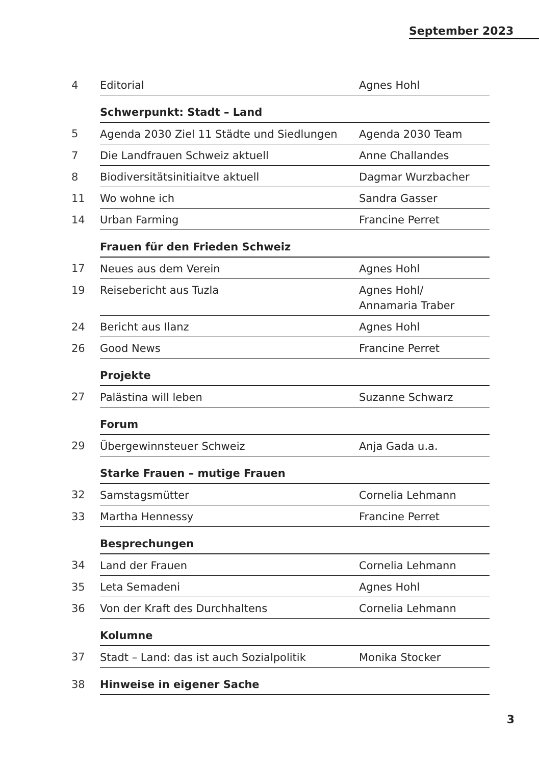September 2023
| 4 | Editorial | Agnes Hohl |
| | Schwerpunkt: Stadt – Land | |
| 5 | Agenda 2030 Ziel 11 Städte und Siedlungen | Agenda 2030 Team |
| 7 | Die Landfrauen Schweiz aktuell | Anne Challandes |
| 8 | Biodiversitätsinitiaitve aktuell | Dagmar Wurzbacher |
| 11 | Wo wohne ich | Sandra Gasser |
| 14 | Urban Farming | Francine Perret |
| | Frauen für den Frieden Schweiz | |
| 17 | Neues aus dem Verein | Agnes Hohl |
| 19 | Reisebericht aus Tuzla | Agnes Hohl/ Annamaria Traber |
| 24 | Bericht aus Ilanz | Agnes Hohl |
| 26 | Good News | Francine Perret |
| | Projekte | |
| 27 | Palästina will leben | Suzanne Schwarz |
| | Forum | |
| 29 | Übergewinnsteuer Schweiz | Anja Gada u.a. |
| | Starke Frauen – mutige Frauen | |
| 32 | Samstagsmütter | Cornelia Lehmann |
| 33 | Martha Hennessy | Francine Perret |
| | Besprechungen | |
| 34 | Land der Frauen | Cornelia Lehmann |
| 35 | Leta Semadeni | Agnes Hohl |
| 36 | Von der Kraft des Durchhaltens | Cornelia Lehmann |
| | Kolumne | |
| 37 | Stadt – Land: das ist auch Sozialpolitik | Monika Stocker |
| 38 | Hinweise in eigener Sache | |
3